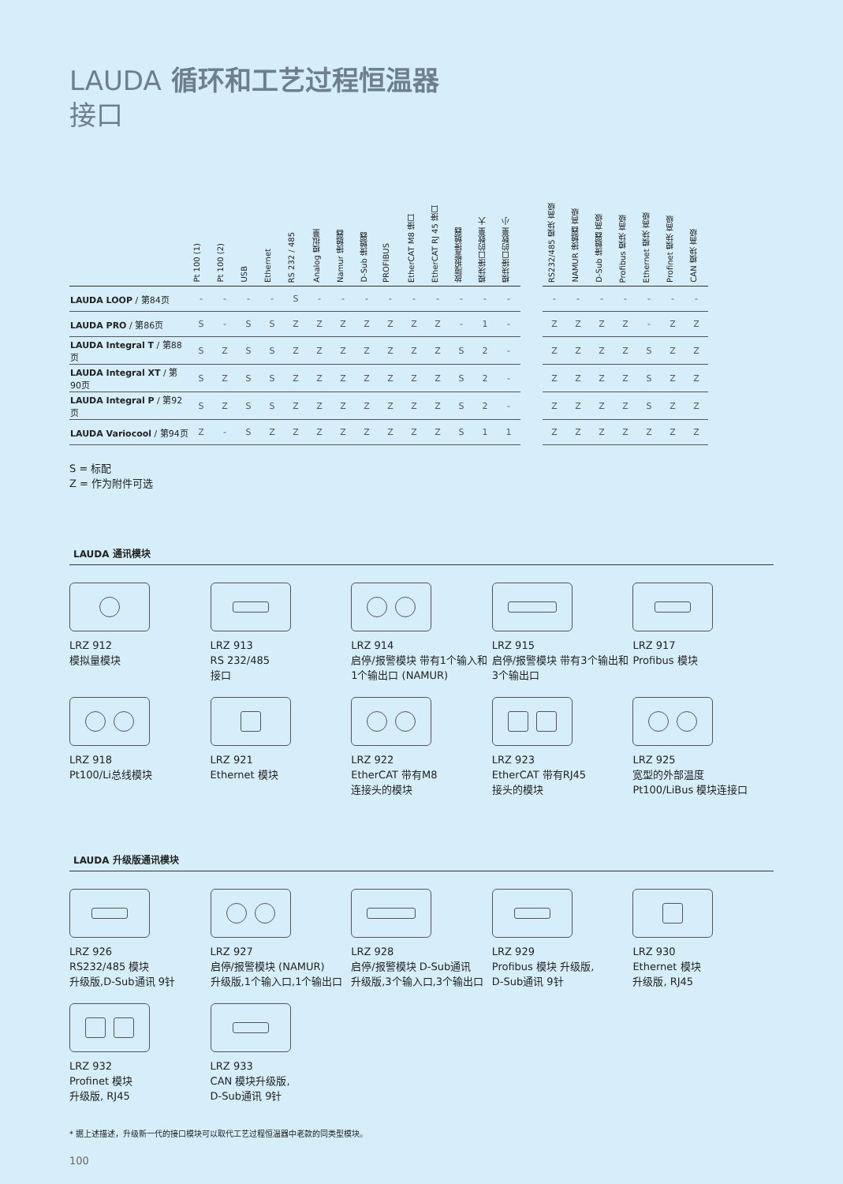LAUDA 循环和工艺过程恒温器
接口
| | Pt 100 (1) | Pt 100 (2) | USB | Ethernet | RS 232 / 485 | Analog 模拟量 | Namur 接触器 | D-Sub 接触器 | PROFIBUS | EtherCAT M8 接口 | EtherCAT RJ 45 接口 | 故障报警接触器 | 模块接口的数量 大 | 模块接口的数量 小 | | RS232/485 模块 高级 | NAMUR 接触器 高级 | D-Sub 接触器 高级 | Profibus 模块 高级 | Ethernet 模块 高级 | Profinet 模块 高级 | CAN 模块 高级 |
| --- | --- | --- | --- | --- | --- | --- | --- | --- | --- | --- | --- | --- | --- | --- | --- | --- | --- | --- | --- | --- | --- | --- |
| LAUDA LOOP / 第84页 | - | - | - | - | S | - | - | - | - | - | - | - | - | - | | - | - | - | - | - | - | - |
| LAUDA PRO / 第86页 | S | - | S | S | Z | Z | Z | Z | Z | Z | Z | - | 1 | - | | Z | Z | Z | Z | - | Z | Z |
| LAUDA Integral T / 第88页 | S | Z | S | S | Z | Z | Z | Z | Z | Z | Z | S | 2 | - | | Z | Z | Z | Z | S | Z | Z |
| LAUDA Integral XT / 第90页 | S | Z | S | S | Z | Z | Z | Z | Z | Z | Z | S | 2 | - | | Z | Z | Z | Z | S | Z | Z |
| LAUDA Integral P / 第92页 | S | Z | S | S | Z | Z | Z | Z | Z | Z | Z | S | 2 | - | | Z | Z | Z | Z | S | Z | Z |
| LAUDA Variocool / 第94页 | Z | - | S | Z | Z | Z | Z | Z | Z | Z | Z | S | 1 | 1 | | Z | Z | Z | Z | Z | Z | Z |
S = 标配
Z = 作为附件可选
LAUDA 通讯模块
LRZ 912
模拟量模块
LRZ 913
RS 232/485
接口
LRZ 914
启停/报警模块 带有1个输入和1个输出口 (NAMUR)
LRZ 915
启停/报警模块 带有3个输出和3个输出口
LRZ 917
Profibus 模块
LRZ 918
Pt100/Li总线模块
LRZ 921
Ethernet 模块
LRZ 922
EtherCAT 带有M8
连接头的模块
LRZ 923
EtherCAT 带有RJ45
接头的模块
LRZ 925
宽型的外部温度
Pt100/LiBus 模块连接口
LAUDA 升级版通讯模块
LRZ 926
RS232/485 模块
升级版,D-Sub通讯 9针
LRZ 927
启停/报警模块 (NAMUR)
升级版,1个输入口,1个输出口
LRZ 928
启停/报警模块 D-Sub通讯
升级版,3个输入口,3个输出口
LRZ 929
Profibus 模块 升级版,
D-Sub通讯 9针
LRZ 930
Ethernet 模块
升级版, RJ45
LRZ 932
Profinet 模块
升级版, RJ45
LRZ 933
CAN 模块升级版,
D-Sub通讯 9针
* 据上述描述，升级新一代的接口模块可以取代工艺过程恒温器中老款的同类型模块。
100